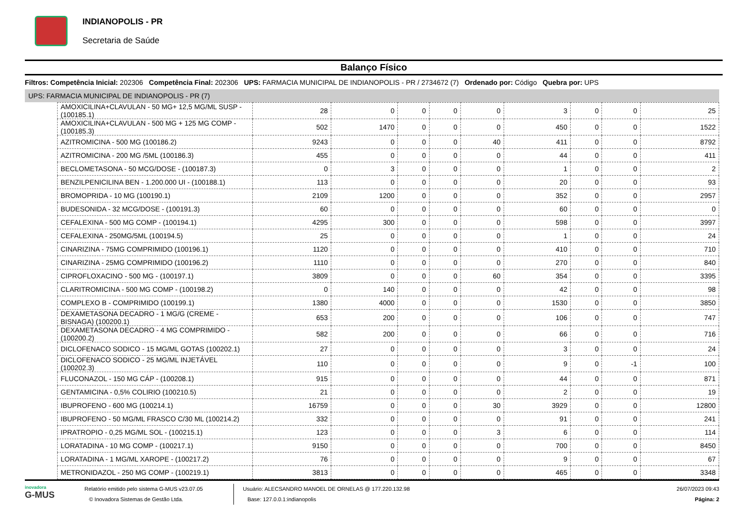INDIANOPOLIS - PR
Secretaria de Saúde
Balanço Físico
Filtros: Competência Inicial: 202306 Competência Final: 202306 UPS: FARMACIA MUNICIPAL DE INDIANOPOLIS - PR / 2734672 (7) Ordenado por: Código Quebra por: UPS
UPS: FARMACIA MUNICIPAL DE INDIANOPOLIS - PR (7)
| AMOXICILINA+CLAVULAN - 50 MG+ 12,5 MG/ML SUSP - (100185.1) | 28 | 0 | 0 | 0 | 0 | 3 | 0 | 0 | 25 |
| AMOXICILINA+CLAVULAN - 500 MG + 125 MG COMP - (100185.3) | 502 | 1470 | 0 | 0 | 0 | 450 | 0 | 0 | 1522 |
| AZITROMICINA - 500 MG (100186.2) | 9243 | 0 | 0 | 0 | 40 | 411 | 0 | 0 | 8792 |
| AZITROMICINA - 200 MG /5ML (100186.3) | 455 | 0 | 0 | 0 | 0 | 44 | 0 | 0 | 411 |
| BECLOMETASONA - 50 MCG/DOSE - (100187.3) | 0 | 3 | 0 | 0 | 0 | 1 | 0 | 0 | 2 |
| BENZILPENICILINA BEN - 1.200.000 UI - (100188.1) | 113 | 0 | 0 | 0 | 0 | 20 | 0 | 0 | 93 |
| BROMOPRIDA - 10 MG (100190.1) | 2109 | 1200 | 0 | 0 | 0 | 352 | 0 | 0 | 2957 |
| BUDESONIDA - 32 MCG/DOSE - (100191.3) | 60 | 0 | 0 | 0 | 0 | 60 | 0 | 0 | 0 |
| CEFALEXINA - 500 MG COMP - (100194.1) | 4295 | 300 | 0 | 0 | 0 | 598 | 0 | 0 | 3997 |
| CEFALEXINA - 250MG/5ML (100194.5) | 25 | 0 | 0 | 0 | 0 | 1 | 0 | 0 | 24 |
| CINARIZINA - 75MG COMPRIMIDO (100196.1) | 1120 | 0 | 0 | 0 | 0 | 410 | 0 | 0 | 710 |
| CINARIZINA - 25MG COMPRIMIDO (100196.2) | 1110 | 0 | 0 | 0 | 0 | 270 | 0 | 0 | 840 |
| CIPROFLOXACINO - 500 MG - (100197.1) | 3809 | 0 | 0 | 0 | 60 | 354 | 0 | 0 | 3395 |
| CLARITROMICINA - 500 MG COMP - (100198.2) | 0 | 140 | 0 | 0 | 0 | 42 | 0 | 0 | 98 |
| COMPLEXO B - COMPRIMIDO (100199.1) | 1380 | 4000 | 0 | 0 | 0 | 1530 | 0 | 0 | 3850 |
| DEXAMETASONA DECADRO - 1 MG/G (CREME - BISNAGA) (100200.1) | 653 | 200 | 0 | 0 | 0 | 106 | 0 | 0 | 747 |
| DEXAMETASONA DECADRO - 4 MG COMPRIMIDO - (100200.2) | 582 | 200 | 0 | 0 | 0 | 66 | 0 | 0 | 716 |
| DICLOFENACO SODICO - 15 MG/ML GOTAS (100202.1) | 27 | 0 | 0 | 0 | 0 | 3 | 0 | 0 | 24 |
| DICLOFENACO SODICO - 25 MG/ML INJETÁVEL (100202.3) | 110 | 0 | 0 | 0 | 0 | 9 | 0 | -1 | 100 |
| FLUCONAZOL - 150 MG CÁP - (100208.1) | 915 | 0 | 0 | 0 | 0 | 44 | 0 | 0 | 871 |
| GENTAMICINA - 0,5% COLIRIO (100210.5) | 21 | 0 | 0 | 0 | 0 | 2 | 0 | 0 | 19 |
| IBUPROFENO - 600 MG (100214.1) | 16759 | 0 | 0 | 0 | 30 | 3929 | 0 | 0 | 12800 |
| IBUPROFENO - 50 MG/ML FRASCO C/30 ML (100214.2) | 332 | 0 | 0 | 0 | 0 | 91 | 0 | 0 | 241 |
| IPRATROPIO - 0,25 MG/ML SOL - (100215.1) | 123 | 0 | 0 | 0 | 3 | 6 | 0 | 0 | 114 |
| LORATADINA - 10 MG COMP - (100217.1) | 9150 | 0 | 0 | 0 | 0 | 700 | 0 | 0 | 8450 |
| LORATADINA - 1 MG/ML XAROPE - (100217.2) | 76 | 0 | 0 | 0 | 0 | 9 | 0 | 0 | 67 |
| METRONIDAZOL - 250 MG COMP - (100219.1) | 3813 | 0 | 0 | 0 | 0 | 465 | 0 | 0 | 3348 |
inovadora
G-MUS
Relatório emitido pelo sistema G-MUS v23.07.05
© Inovadora Sistemas de Gestão Ltda.
Usuário: ALECSANDRO MANOEL DE ORNELAS @ 177.220.132.98
Base: 127.0.0.1:indianopolis
26/07/2023 09:43
Página: 2